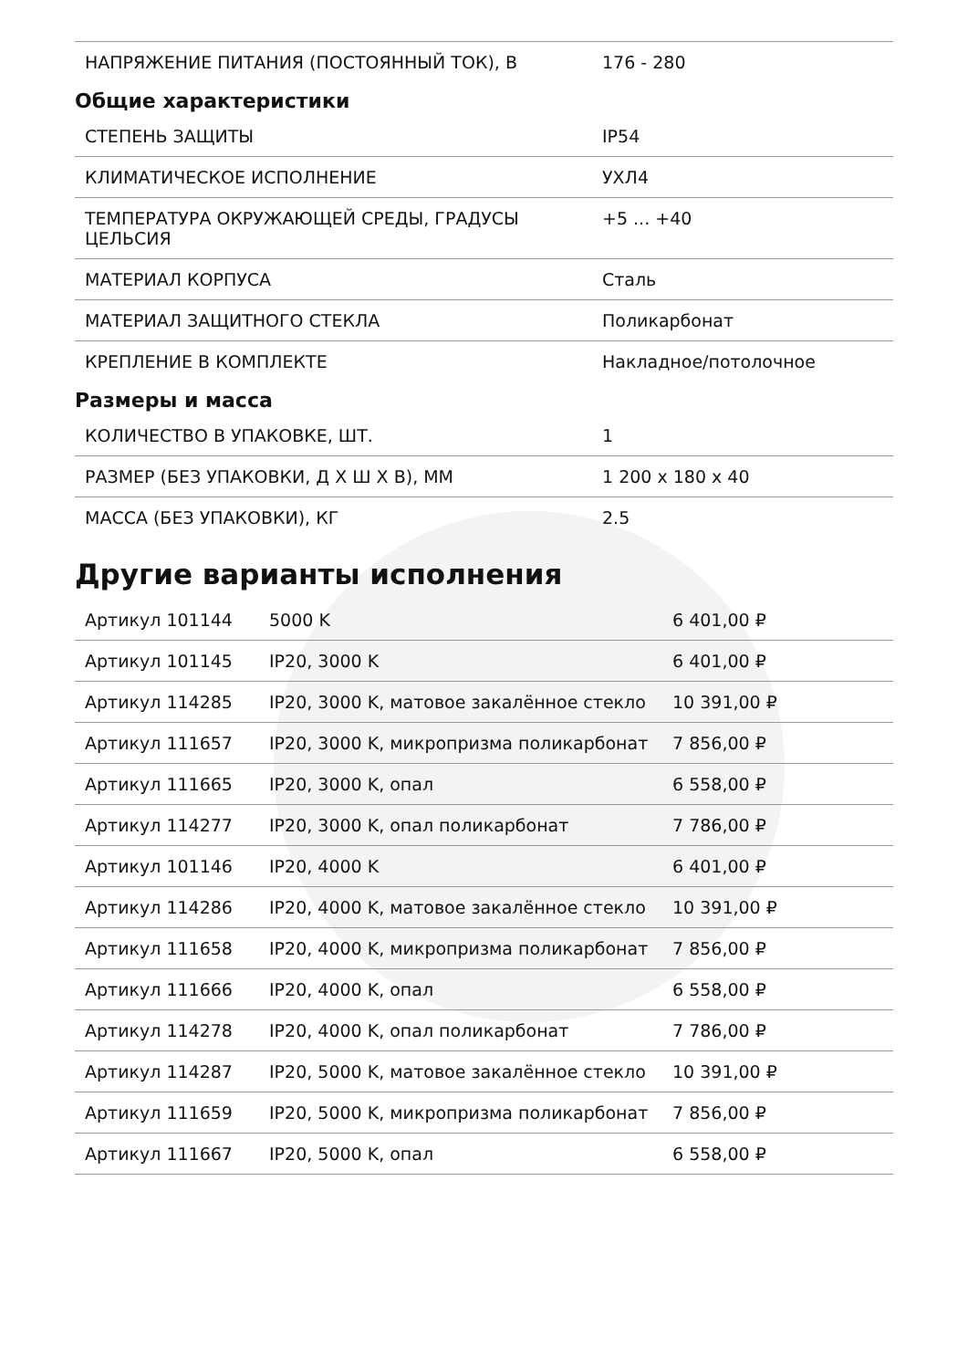| НАПРЯЖЕНИЕ ПИТАНИЯ (ПОСТОЯННЫЙ ТОК), В | 176 - 280 |
Общие характеристики
| СТЕПЕНЬ ЗАЩИТЫ | IP54 |
| КЛИМАТИЧЕСКОЕ ИСПОЛНЕНИЕ | УХЛ4 |
| ТЕМПЕРАТУРА ОКРУЖАЮЩЕЙ СРЕДЫ, ГРАДУСЫ ЦЕЛЬСИЯ | +5 ... +40 |
| МАТЕРИАЛ КОРПУСА | Сталь |
| МАТЕРИАЛ ЗАЩИТНОГО СТЕКЛА | Поликарбонат |
| КРЕПЛЕНИЕ В КОМПЛЕКТЕ | Накладное/потолочное |
Размеры и масса
| КОЛИЧЕСТВО В УПАКОВКЕ, ШТ. | 1 |
| РАЗМЕР (БЕЗ УПАКОВКИ, Д Х Ш Х В), ММ | 1 200 х 180 х 40 |
| МАССА (БЕЗ УПАКОВКИ), КГ | 2.5 |
Другие варианты исполнения
| Артикул 101144 | 5000 K | 6 401,00 ₽ |
| Артикул 101145 | IP20, 3000 K | 6 401,00 ₽ |
| Артикул 114285 | IP20, 3000 K, матовое закалённое стекло | 10 391,00 ₽ |
| Артикул 111657 | IP20, 3000 K, микропризма поликарбонат | 7 856,00 ₽ |
| Артикул 111665 | IP20, 3000 K, опал | 6 558,00 ₽ |
| Артикул 114277 | IP20, 3000 K, опал поликарбонат | 7 786,00 ₽ |
| Артикул 101146 | IP20, 4000 K | 6 401,00 ₽ |
| Артикул 114286 | IP20, 4000 K, матовое закалённое стекло | 10 391,00 ₽ |
| Артикул 111658 | IP20, 4000 K, микропризма поликарбонат | 7 856,00 ₽ |
| Артикул 111666 | IP20, 4000 K, опал | 6 558,00 ₽ |
| Артикул 114278 | IP20, 4000 K, опал поликарбонат | 7 786,00 ₽ |
| Артикул 114287 | IP20, 5000 K, матовое закалённое стекло | 10 391,00 ₽ |
| Артикул 111659 | IP20, 5000 K, микропризма поликарбонат | 7 856,00 ₽ |
| Артикул 111667 | IP20, 5000 K, опал | 6 558,00 ₽ |